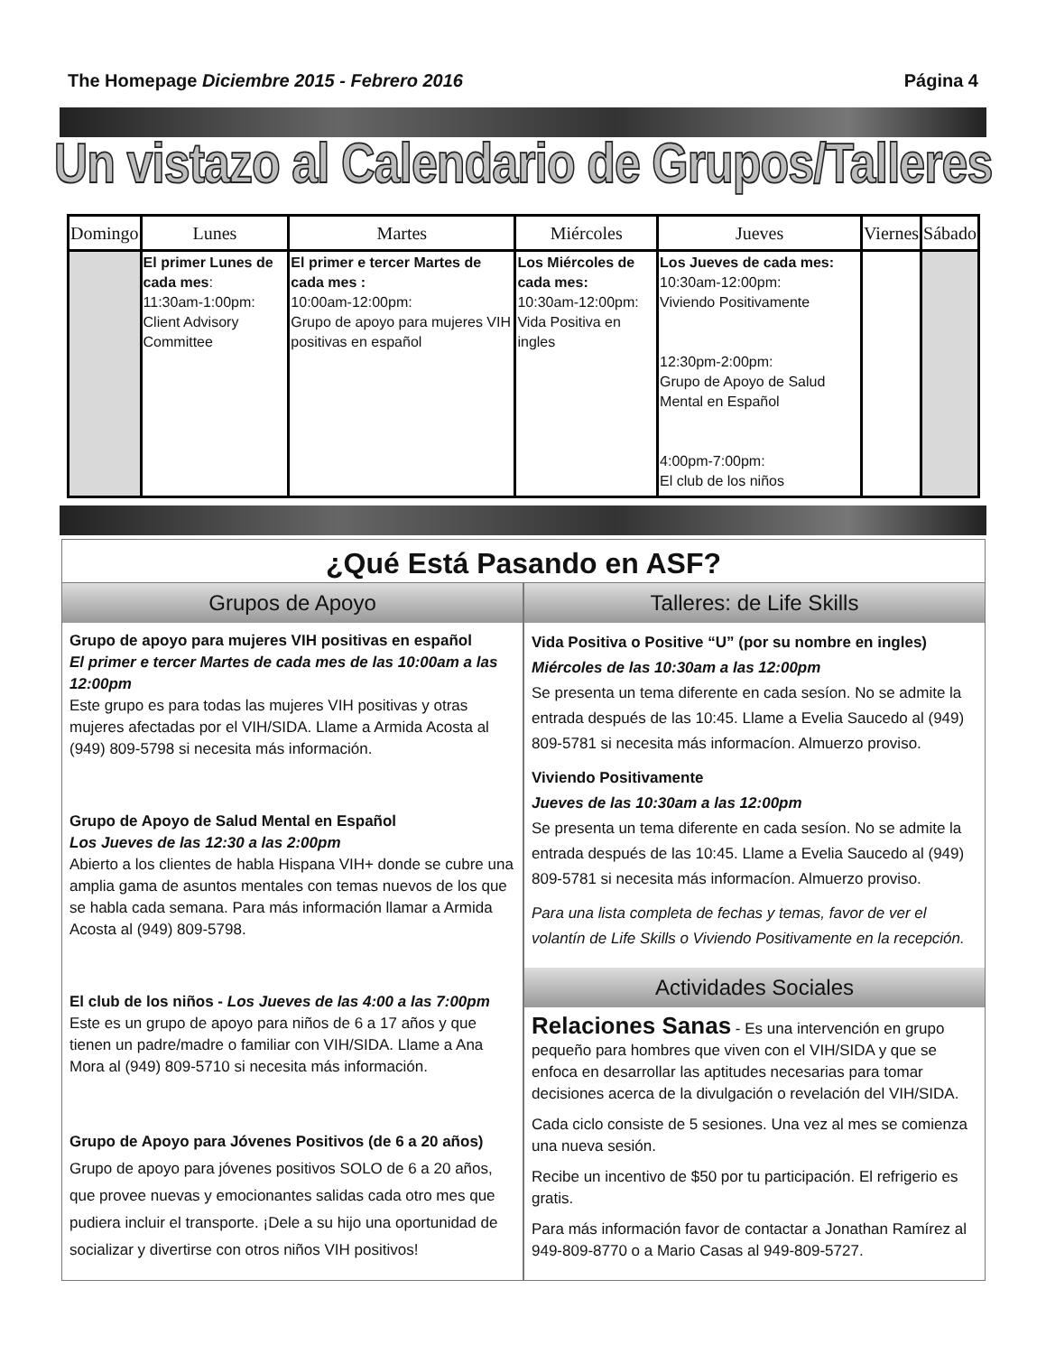The Homepage Diciembre 2015 - Febrero 2016 Página 4
Un vistazo al Calendario de Grupos/Talleres
| Domingo | Lunes | Martes | Miércoles | Jueves | Viernes | Sábado |
| --- | --- | --- | --- | --- | --- | --- |
| | El primer Lunes de cada mes : 11:30am-1:00pm: Client Advisory Committee | El primer e tercer Martes de cada mes : 10:00am-12:00pm: Grupo de apoyo para mujeres VIH positivas en español | Los Miércoles de cada mes: 10:30am-12:00pm: Vida Positiva en ingles | Los Jueves de cada mes: 10:30am-12:00pm: Viviendo Positivamente 12:30pm-2:00pm: Grupo de Apoyo de Salud Mental en Español 4:00pm-7:00pm: El club de los niños | | |
¿Qué Está Pasando en ASF?
Grupos de Apoyo
Grupo de apoyo para mujeres VIH positivas en español
El primer e tercer Martes de cada mes de las 10:00am a las 12:00pm
Este grupo es para todas las mujeres VIH positivas y otras mujeres afectadas por el VIH/SIDA. Llame a Armida Acosta al (949) 809-5798 si necesita más información.
Grupo de Apoyo de Salud Mental en Español
Los Jueves de las 12:30 a las 2:00pm
Abierto a los clientes de habla Hispana VIH+ donde se cubre una amplia gama de asuntos mentales con temas nuevos de los que se habla cada semana. Para más información llamar a Armida Acosta al (949) 809-5798.
El club de los niños - Los Jueves de las 4:00 a las 7:00pm
Este es un grupo de apoyo para niños de 6 a 17 años y que tienen un padre/madre o familiar con VIH/SIDA. Llame a Ana Mora al (949) 809-5710 si necesita más información.
Grupo de Apoyo para Jóvenes Positivos (de 6 a 20 años)
Grupo de apoyo para jóvenes positivos SOLO de 6 a 20 años, que provee nuevas y emocionantes salidas cada otro mes que pudiera incluir el transporte. ¡Dele a su hijo una oportunidad de socializar y divertirse con otros niños VIH positivos!
Talleres: de Life Skills
Vida Positiva o Positive “U” (por su nombre en ingles)
Miércoles de las 10:30am a las 12:00pm
Se presenta un tema diferente en cada sesíon. No se admite la entrada después de las 10:45. Llame a Evelia Saucedo al (949) 809-5781 si necesita más informacíon. Almuerzo proviso.
Viviendo Positivamente
Jueves de las 10:30am a las 12:00pm
Se presenta un tema diferente en cada sesíon. No se admite la entrada después de las 10:45. Llame a Evelia Saucedo al (949) 809-5781 si necesita más informacíon. Almuerzo proviso.
Para una lista completa de fechas y temas, favor de ver el volantín de Life Skills o Viviendo Positivamente en la recepción.
Actividades Sociales
Relaciones Sanas - Es una intervención en grupo pequeño para hombres que viven con el VIH/SIDA y que se enfoca en desarrollar las aptitudes necesarias para tomar decisiones acerca de la divulgación o revelación del VIH/SIDA.
Cada ciclo consiste de 5 sesiones. Una vez al mes se comienza una nueva sesión.
Recibe un incentivo de $50 por tu participación. El refrigerio es gratis.
Para más información favor de contactar a Jonathan Ramírez al 949-809-8770 o a Mario Casas al 949-809-5727.